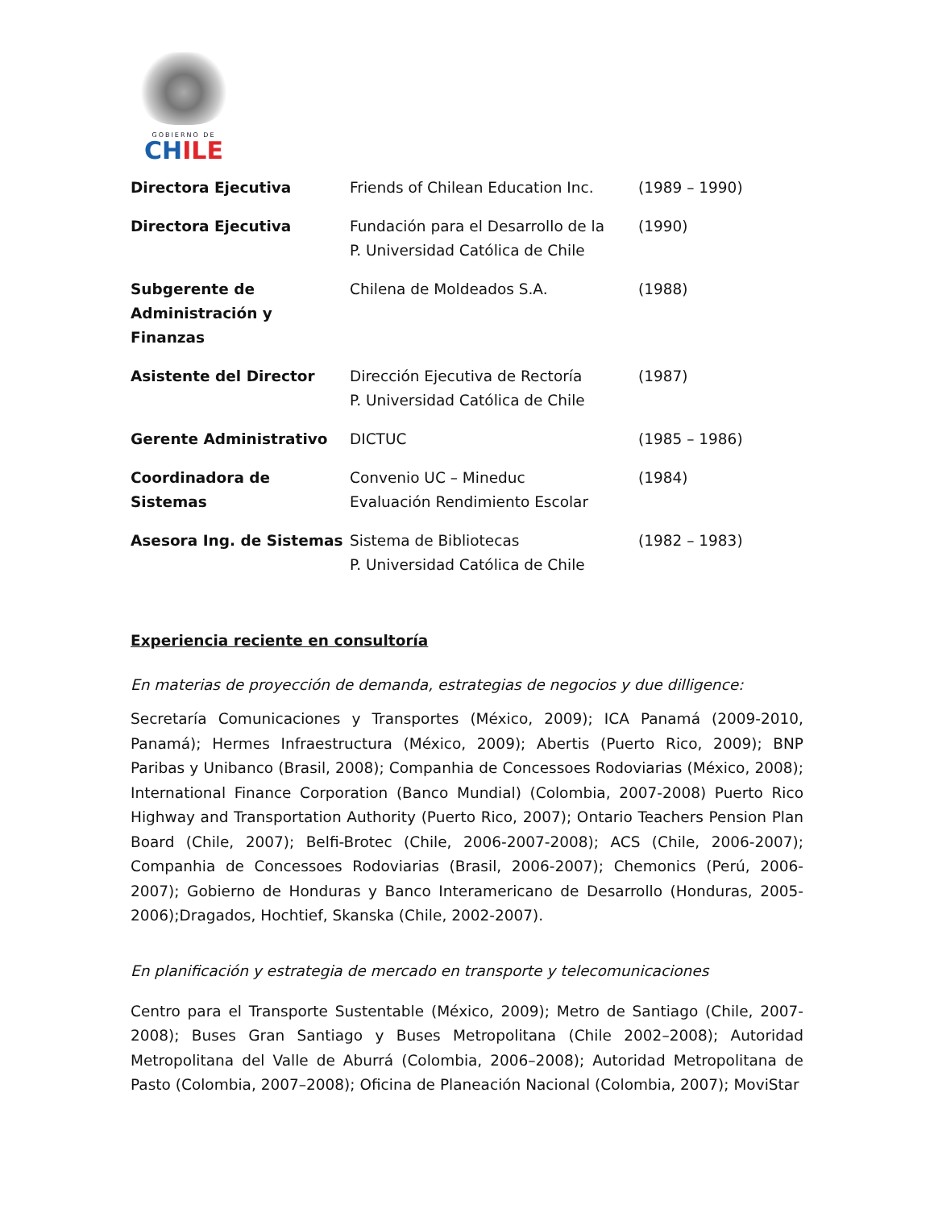GOBIERNO DE
CHILE
| Directora Ejecutiva | Friends of Chilean Education Inc. | (1989 – 1990) |
| Directora Ejecutiva | Fundación para el Desarrollo de la P. Universidad Católica de Chile | (1990) |
| Subgerente de Administración y Finanzas | Chilena de Moldeados S.A. | (1988) |
| Asistente del Director | Dirección Ejecutiva de Rectoría P. Universidad Católica de Chile | (1987) |
| Gerente Administrativo | DICTUC | (1985 – 1986) |
| Coordinadora de Sistemas | Convenio UC – Mineduc Evaluación Rendimiento Escolar | (1984) |
| Asesora Ing. de Sistemas | Sistema de Bibliotecas P. Universidad Católica de Chile | (1982 – 1983) |
Experiencia reciente en consultoría
En materias de proyección de demanda, estrategias de negocios y due dilligence:
Secretaría Comunicaciones y Transportes (México, 2009); ICA Panamá (2009-2010, Panamá); Hermes Infraestructura (México, 2009); Abertis (Puerto Rico, 2009); BNP Paribas y Unibanco (Brasil, 2008); Companhia de Concessoes Rodoviarias (México, 2008); International Finance Corporation (Banco Mundial) (Colombia, 2007-2008) Puerto Rico Highway and Transportation Authority (Puerto Rico, 2007); Ontario Teachers Pension Plan Board (Chile, 2007); Belfi-Brotec (Chile, 2006-2007-2008); ACS (Chile, 2006-2007); Companhia de Concessoes Rodoviarias (Brasil, 2006-2007); Chemonics (Perú, 2006-2007); Gobierno de Honduras y Banco Interamericano de Desarrollo (Honduras, 2005-2006);Dragados, Hochtief, Skanska (Chile, 2002-2007).
En planificación y estrategia de mercado en transporte y telecomunicaciones
Centro para el Transporte Sustentable (México, 2009); Metro de Santiago (Chile, 2007-2008); Buses Gran Santiago y Buses Metropolitana (Chile 2002–2008); Autoridad Metropolitana del Valle de Aburrá (Colombia, 2006–2008); Autoridad Metropolitana de Pasto (Colombia, 2007–2008); Oficina de Planeación Nacional (Colombia, 2007); MoviStar